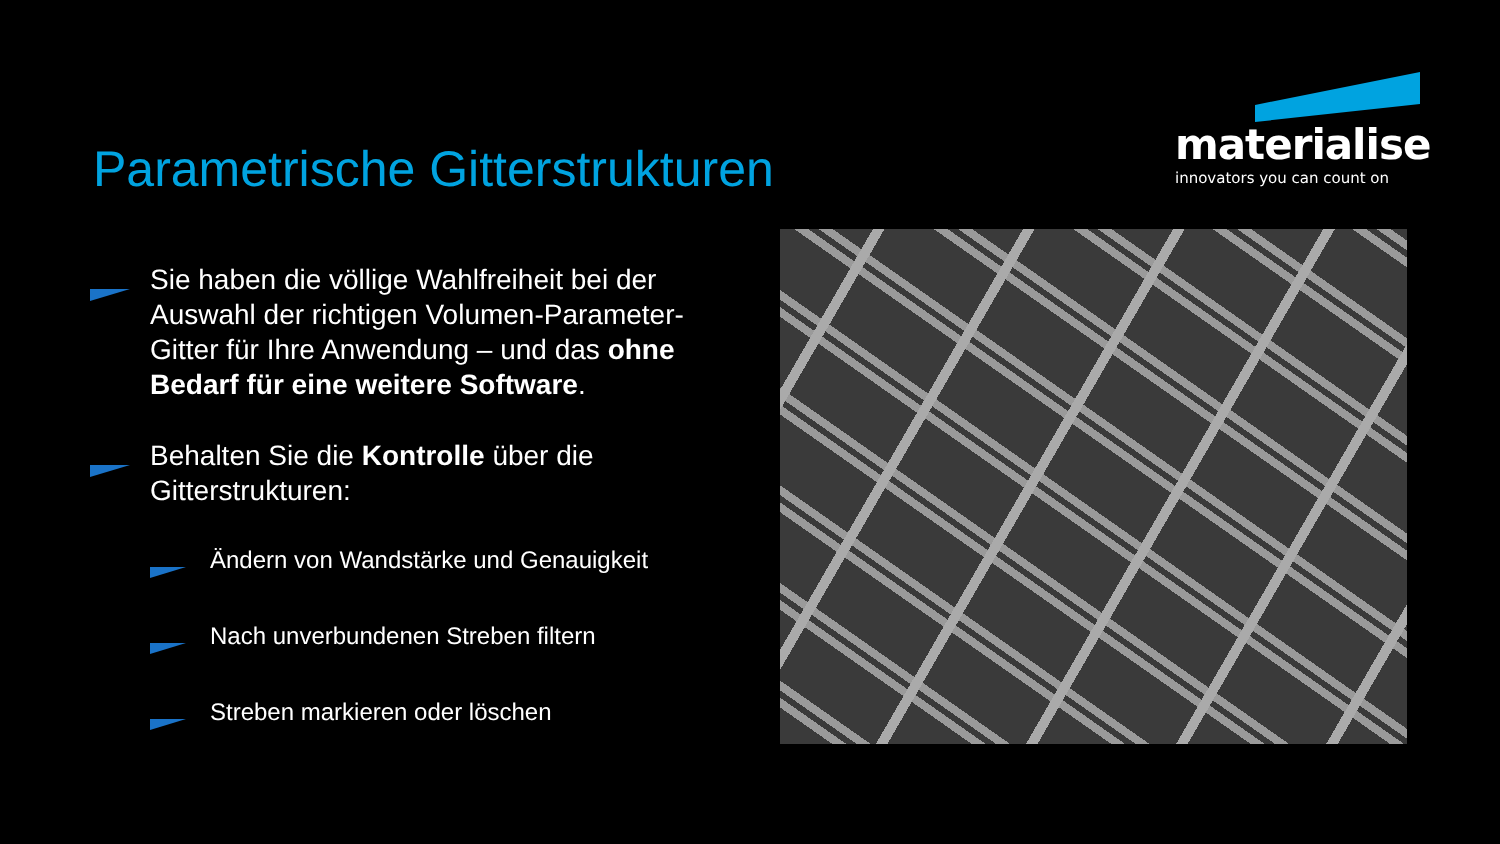materialise
innovators you can count on
Parametrische Gitterstrukturen
Sie haben die völlige Wahlfreiheit bei der Auswahl der richtigen Volumen-Parameter-Gitter für Ihre Anwendung – und das ohne Bedarf für eine weitere Software.
Behalten Sie die Kontrolle über die Gitterstrukturen:
Ändern von Wandstärke und Genauigkeit
Nach unverbundenen Streben filtern
Streben markieren oder löschen